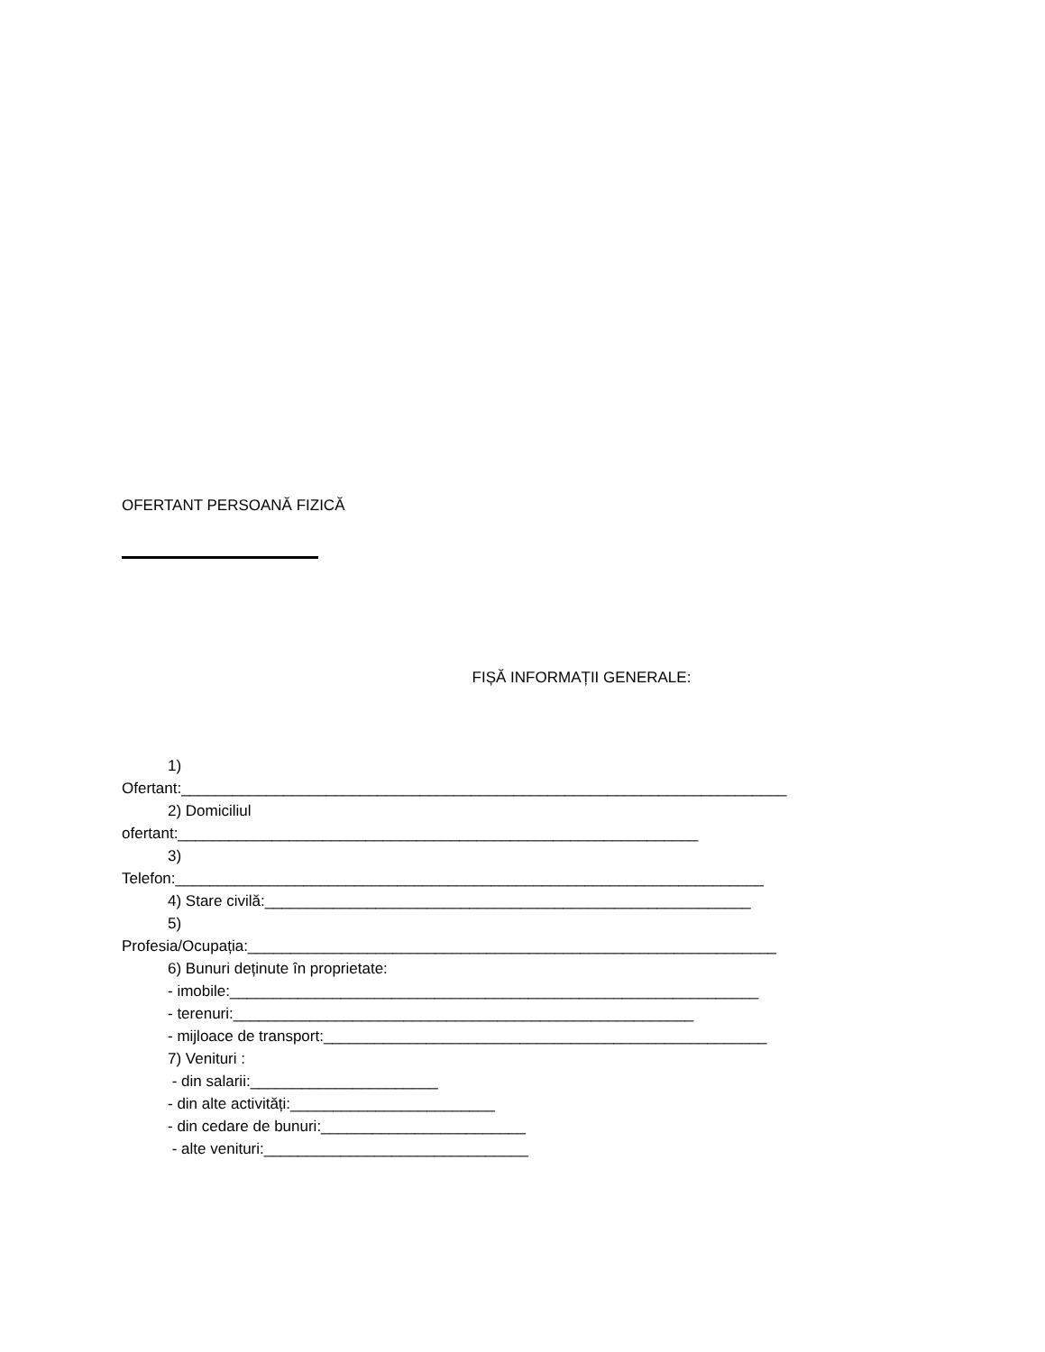OFERTANT PERSOANĂ FIZICĂ
FIȘĂ INFORMAȚII GENERALE:
1)
Ofertant:_______________________________________________________________________
2) Domiciliul
ofertant:_____________________________________________________________
3)
Telefon:_____________________________________________________________________
4) Stare civilă:_________________________________________________________
5)
Profesia/Ocupația:______________________________________________________________
6) Bunuri deținute în proprietate:
- imobile:______________________________________________________________
- terenuri:______________________________________________________
- mijloace de transport:____________________________________________________
7) Venituri :
- din salarii:______________________
- din alte activități:________________________
- din cedare de bunuri:________________________
- alte venituri:_______________________________